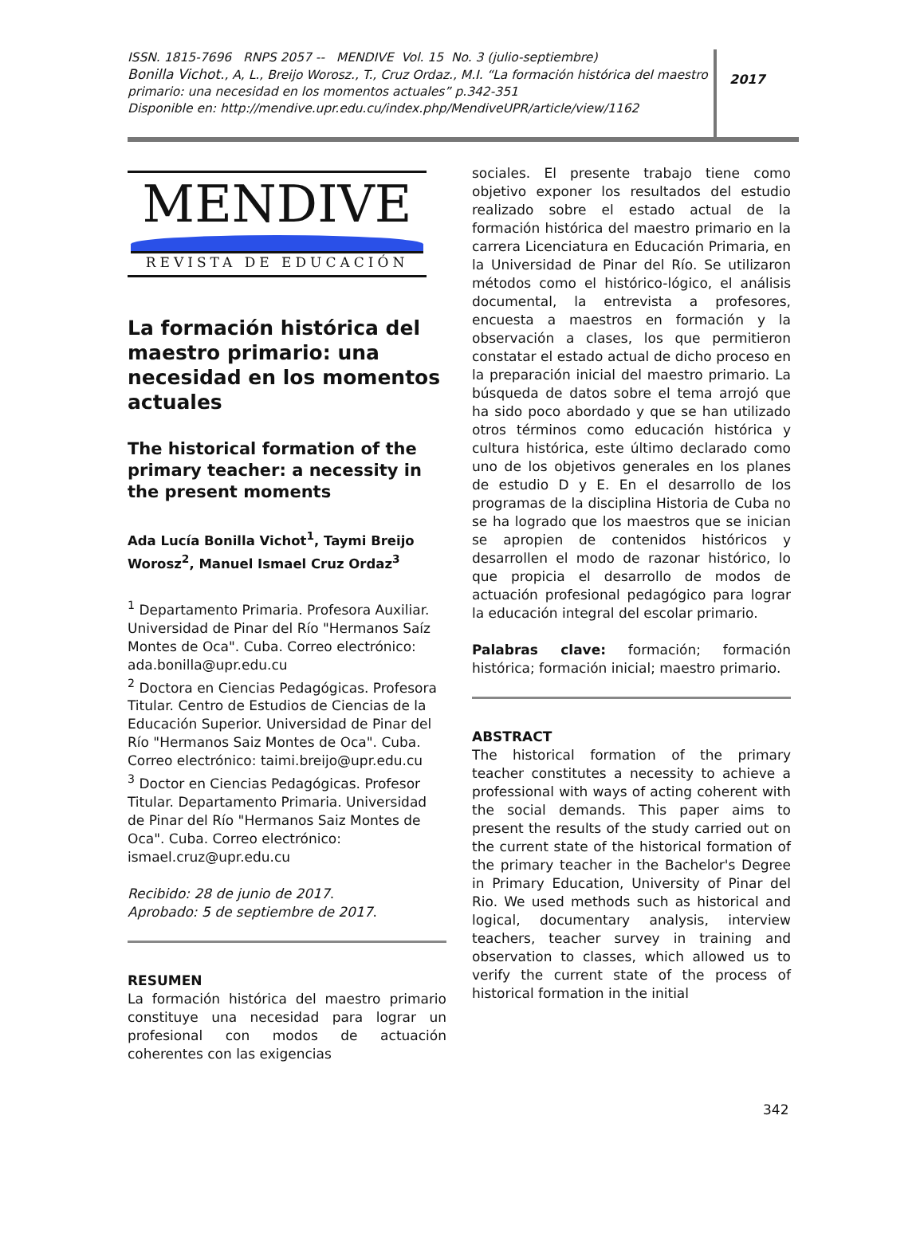ISSN. 1815-7696 RNPS 2057 -- MENDIVE Vol. 15 No. 3 (julio-septiembre)
Bonilla Vichot., A, L., Breijo Worosz., T., Cruz Ordaz., M.I. “La formación histórica del maestro primario: una necesidad en los momentos actuales” p.342-351
Disponible en: http://mendive.upr.edu.cu/index.php/MendiveUPR/article/view/1162
2017
MENDIVE
REVISTA DE EDUCACIÓN
La formación histórica del maestro primario: una necesidad en los momentos actuales
The historical formation of the primary teacher: a necessity in the present moments
Ada Lucía Bonilla Vichot<sup>1</sup>, Taymi Breijo Worosz<sup>2</sup>, Manuel Ismael Cruz Ordaz<sup>3</sup>
<sup>1</sup> Departamento Primaria. Profesora Auxiliar. Universidad de Pinar del Río "Hermanos Saíz Montes de Oca". Cuba. Correo electrónico: ada.bonilla@upr.edu.cu
<sup>2</sup> Doctora en Ciencias Pedagógicas. Profesora Titular. Centro de Estudios de Ciencias de la Educación Superior. Universidad de Pinar del Río "Hermanos Saiz Montes de Oca". Cuba. Correo electrónico: taimi.breijo@upr.edu.cu
<sup>3</sup> Doctor en Ciencias Pedagógicas. Profesor Titular. Departamento Primaria. Universidad de Pinar del Río "Hermanos Saiz Montes de Oca". Cuba. Correo electrónico: ismael.cruz@upr.edu.cu
Recibido: 28 de junio de 2017.
Aprobado: 5 de septiembre de 2017.
RESUMEN
La formación histórica del maestro primario constituye una necesidad para lograr un profesional con modos de actuación coherentes con las exigencias
sociales. El presente trabajo tiene como objetivo exponer los resultados del estudio realizado sobre el estado actual de la formación histórica del maestro primario en la carrera Licenciatura en Educación Primaria, en la Universidad de Pinar del Río. Se utilizaron métodos como el histórico-lógico, el análisis documental, la entrevista a profesores, encuesta a maestros en formación y la observación a clases, los que permitieron constatar el estado actual de dicho proceso en la preparación inicial del maestro primario. La búsqueda de datos sobre el tema arrojó que ha sido poco abordado y que se han utilizado otros términos como educación histórica y cultura histórica, este último declarado como uno de los objetivos generales en los planes de estudio D y E. En el desarrollo de los programas de la disciplina Historia de Cuba no se ha logrado que los maestros que se inician se apropien de contenidos históricos y desarrollen el modo de razonar histórico, lo que propicia el desarrollo de modos de actuación profesional pedagógico para lograr la educación integral del escolar primario.
Palabras clave: formación; formación histórica; formación inicial; maestro primario.
ABSTRACT
The historical formation of the primary teacher constitutes a necessity to achieve a professional with ways of acting coherent with the social demands. This paper aims to present the results of the study carried out on the current state of the historical formation of the primary teacher in the Bachelor's Degree in Primary Education, University of Pinar del Rio. We used methods such as historical and logical, documentary analysis, interview teachers, teacher survey in training and observation to classes, which allowed us to verify the current state of the process of historical formation in the initial
342